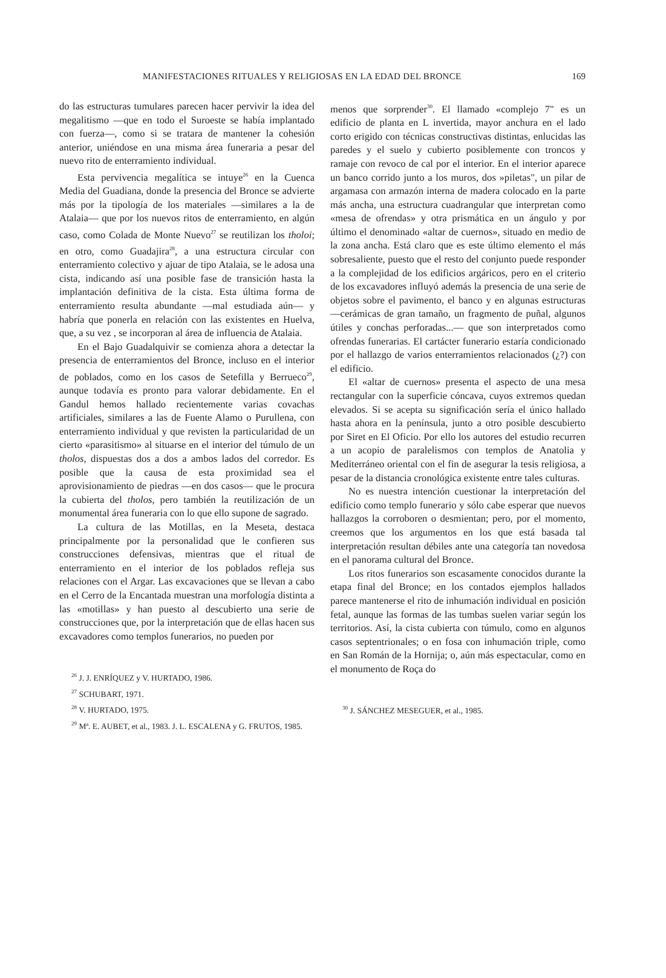MANIFESTACIONES RITUALES Y RELIGIOSAS EN LA EDAD DEL BRONCE 169
do las estructuras tumulares parecen hacer pervivir la idea del megalitismo —que en todo el Suroeste se había implantado con fuerza—, como si se tratara de mantener la cohesión anterior, uniéndose en una misma área funeraria a pesar del nuevo rito de enterramiento individual.
Esta pervivencia megalítica se intuye<sup>26</sup> en la Cuenca Media del Guadiana, donde la presencia del Bronce se advierte más por la tipología de los materiales —similares a la de Atalaia— que por los nuevos ritos de enterramiento, en algún caso, como Colada de Monte Nuevo<sup>27</sup> se reutilizan los tholoi; en otro, como Guadajira<sup>28</sup>, a una estructura circular con enterramiento colectivo y ajuar de tipo Atalaia, se le adosa una cista, indicando así una posible fase de transición hasta la implantación definitiva de la cista. Esta última forma de enterramiento resulta abundante —mal estudiada aún— y habría que ponerla en relación con las existentes en Huelva, que, a su vez , se incorporan al área de influencia de Atalaia.
En el Bajo Guadalquivir se comienza ahora a detectar la presencia de enterramientos del Bronce, incluso en el interior de poblados, como en los casos de Setefilla y Berrueco<sup>29</sup>, aunque todavía es pronto para valorar debidamente. En el Gandul hemos hallado recientemente varias covachas artificiales, similares a las de Fuente Alamo o Purullena, con enterramiento individual y que revisten la particularidad de un cierto «parasitismo» al situarse en el interior del túmulo de un tholos, dispuestas dos a dos a ambos lados del corredor. Es posible que la causa de esta proximidad sea el aprovisionamiento de piedras —en dos casos— que le procura la cubierta del tholos, pero también la reutilización de un monumental área funeraria con lo que ello supone de sagrado.
La cultura de las Motillas, en la Meseta, destaca principalmente por la personalidad que le confieren sus construcciones defensivas, mientras que el ritual de enterramiento en el interior de los poblados refleja sus relaciones con el Argar. Las excavaciones que se llevan a cabo en el Cerro de la Encantada muestran una morfología distinta a las «motillas» y han puesto al descubierto una serie de construcciones que, por la interpretación que de ellas hacen sus excavadores como templos funerarios, no pueden por
<sup>26</sup> J. J. ENRÍQUEZ y V. HURTADO, 1986.
<sup>27</sup> SCHUBART, 1971.
<sup>28</sup> V. HURTADO, 1975.
<sup>29</sup> Mª. E. AUBET, et al., 1983. J. L. ESCALENA y G. FRUTOS, 1985.
menos que sorprender<sup>30</sup>. El llamado «complejo 7" es un edificio de planta en L invertida, mayor anchura en el lado corto erigido con técnicas constructivas distintas, enlucidas las paredes y el suelo y cubierto posiblemente con troncos y ramaje con revoco de cal por el interior. En el interior aparece un banco corrido junto a los muros, dos »piletas", un pilar de argamasa con armazón interna de madera colocado en la parte más ancha, una estructura cuadrangular que interpretan como «mesa de ofrendas» y otra prismática en un ángulo y por último el denominado «altar de cuernos», situado en medio de la zona ancha. Está claro que es este último elemento el más sobresaliente, puesto que el resto del conjunto puede responder a la complejidad de los edificios argáricos, pero en el criterio de los excavadores influyó además la presencia de una serie de objetos sobre el pavimento, el banco y en algunas estructuras —cerámicas de gran tamaño, un fragmento de puñal, algunos útiles y conchas perforadas...— que son interpretados como ofrendas funerarias. El cartácter funerario estaría condicionado por el hallazgo de varios enterramientos relacionados (¿?) con el edificio.
El «altar de cuernos» presenta el aspecto de una mesa rectangular con la superficie cóncava, cuyos extremos quedan elevados. Si se acepta su significación sería el único hallado hasta ahora en la península, junto a otro posible descubierto por Siret en El Oficio. Por ello los autores del estudio recurren a un acopio de paralelismos con templos de Anatolia y Mediterráneo oriental con el fin de asegurar la tesis religiosa, a pesar de la distancia cronológica existente entre tales culturas.
No es nuestra intención cuestionar la interpretación del edificio como templo funerario y sólo cabe esperar que nuevos hallazgos la corroboren o desmientan; pero, por el momento, creemos que los argumentos en los que está basada tal interpretación resultan débiles ante una categoría tan novedosa en el panorama cultural del Bronce.
Los ritos funerarios son escasamente conocidos durante la etapa final del Bronce; en los contados ejemplos hallados parece mantenerse el rito de inhumación individual en posición fetal, aunque las formas de las tumbas suelen variar según los territorios. Así, la cista cubierta con túmulo, como en algunos casos septentrionales; o en fosa con inhumación triple, como en San Román de la Hornija; o, aún más espectacular, como en el monumento de Roça do
<sup>30</sup> J. SÁNCHEZ MESEGUER, et al., 1985.